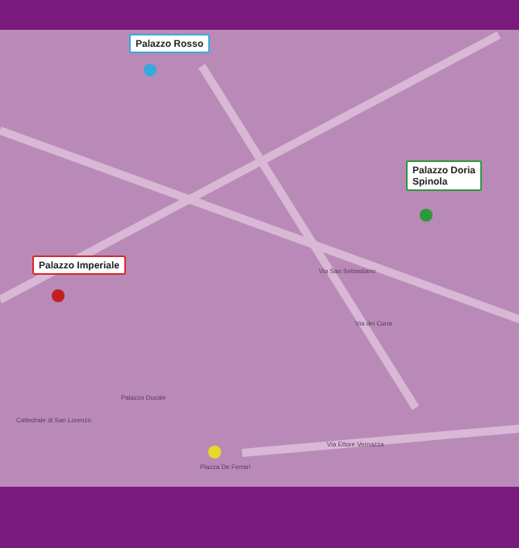Palazzo Rosso
Palazzo Doria
Spinola
Palazzo Imperiale
Via San Sebastiano
Via dei Cuna
Piazza De Ferrari
Cattedrale di San Lorenzo
Palazzo Ducale
Via Ettore Vernazza